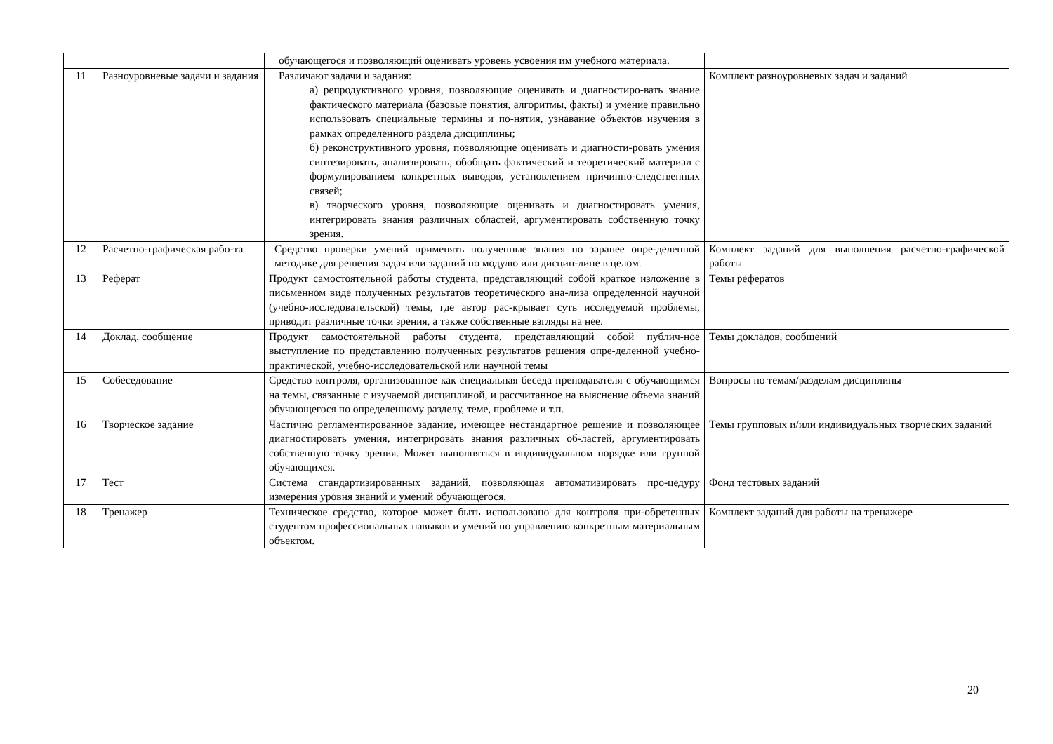| | | обучающегося и позволяющий оценивать уровень усвоения им учебного материала. | |
| 11 | Разноуровневые задачи и задания | Различают задачи и задания: а) репродуктивного уровня, позволяющие оценивать и диагностиро-вать знание фактического материала (базовые понятия, алгоритмы, факты) и умение правильно использовать специальные термины и по-нятия, узнавание объектов изучения в рамках определенного раздела дисциплины; б) реконструктивного уровня, позволяющие оценивать и диагности-ровать умения синтезировать, анализировать, обобщать фактический и теоретический материал с формулированием конкретных выводов, установлением причинно-следственных связей; в) творческого уровня, позволяющие оценивать и диагностировать умения, интегрировать знания различных областей, аргументировать собственную точку зрения. | Комплект разноуровневых задач и заданий |
| 12 | Расчетно-графическая рабо-та | Средство проверки умений применять полученные знания по заранее опре-деленной методике для решения задач или заданий по модулю или дисцип-лине в целом. | Комплект заданий для выполнения расчетно-графической работы |
| 13 | Реферат | Продукт самостоятельной работы студента, представляющий собой краткое изложение в письменном виде полученных результатов теоретического ана-лиза определенной научной (учебно-исследовательской) темы, где автор рас-крывает суть исследуемой проблемы, приводит различные точки зрения, а также собственные взгляды на нее. | Темы рефератов |
| 14 | Доклад, сообщение | Продукт самостоятельной работы студента, представляющий собой публич-ное выступление по представлению полученных результатов решения опре-деленной учебно-практической, учебно-исследовательской или научной темы | Темы докладов, сообщений |
| 15 | Собеседование | Средство контроля, организованное как специальная беседа преподавателя с обучающимся на темы, связанные с изучаемой дисциплиной, и рассчитанное на выяснение объема знаний обучающегося по определенному разделу, теме, проблеме и т.п. | Вопросы по темам/разделам дисциплины |
| 16 | Творческое задание | Частично регламентированное задание, имеющее нестандартное решение и позволяющее диагностировать умения, интегрировать знания различных об-ластей, аргументировать собственную точку зрения. Может выполняться в индивидуальном порядке или группой обучающихся. | Темы групповых и/или индивидуальных творческих заданий |
| 17 | Тест | Система стандартизированных заданий, позволяющая автоматизировать про-цедуру измерения уровня знаний и умений обучающегося. | Фонд тестовых заданий |
| 18 | Тренажер | Техническое средство, которое может быть использовано для контроля при-обретенных студентом профессиональных навыков и умений по управлению конкретным материальным объектом. | Комплект заданий для работы на тренажере |
20